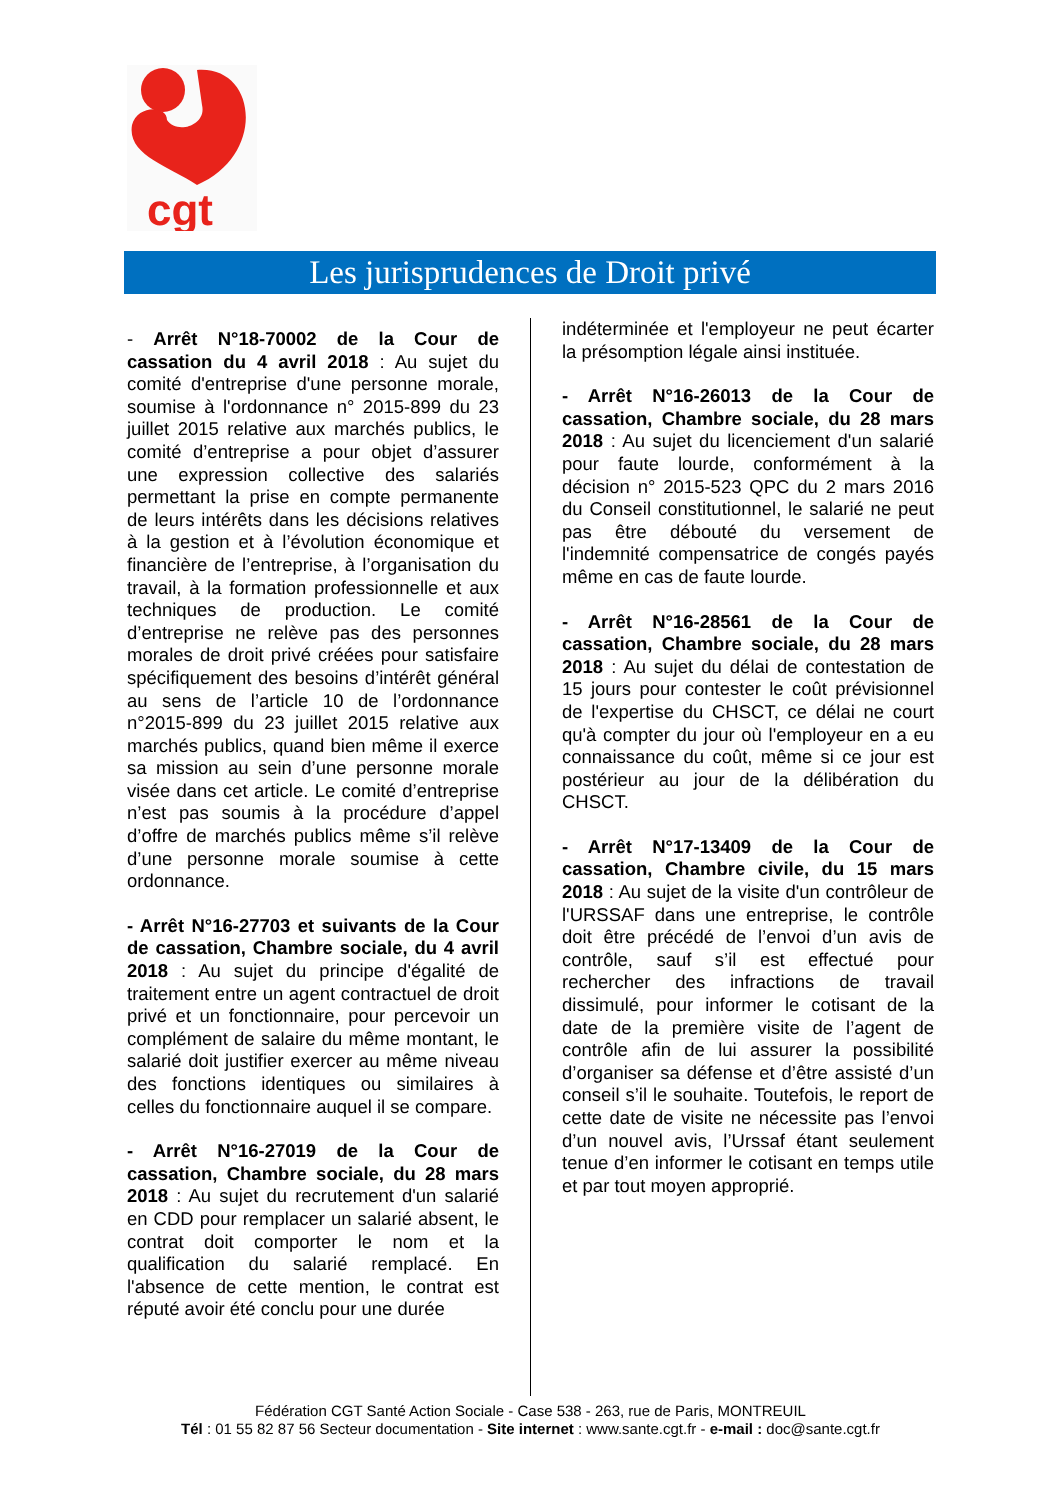cgt
Les jurisprudences de Droit privé
- Arrêt N°18-70002 de la Cour de cassation du 4 avril 2018 : Au sujet du comité d'entreprise d'une personne morale, soumise à l'ordonnance n° 2015-899 du 23 juillet 2015 relative aux marchés publics, le comité d’entreprise a pour objet d’assurer une expression collective des salariés permettant la prise en compte permanente de leurs intérêts dans les décisions relatives à la gestion et à l’évolution économique et financière de l’entreprise, à l’organisation du travail, à la formation professionnelle et aux techniques de production. Le comité d’entreprise ne relève pas des personnes morales de droit privé créées pour satisfaire spécifiquement des besoins d’intérêt général au sens de l’article 10 de l’ordonnance n°2015-899 du 23 juillet 2015 relative aux marchés publics, quand bien même il exerce sa mission au sein d’une personne morale visée dans cet article. Le comité d’entreprise n’est pas soumis à la procédure d’appel d’offre de marchés publics même s’il relève d’une personne morale soumise à cette ordonnance.
- Arrêt N°16-27703 et suivants de la Cour de cassation, Chambre sociale, du 4 avril 2018 : Au sujet du principe d'égalité de traitement entre un agent contractuel de droit privé et un fonctionnaire, pour percevoir un complément de salaire du même montant, le salarié doit justifier exercer au même niveau des fonctions identiques ou similaires à celles du fonctionnaire auquel il se compare.
- Arrêt N°16-27019 de la Cour de cassation, Chambre sociale, du 28 mars 2018 : Au sujet du recrutement d'un salarié en CDD pour remplacer un salarié absent, le contrat doit comporter le nom et la qualification du salarié remplacé. En l'absence de cette mention, le contrat est réputé avoir été conclu pour une durée
indéterminée et l'employeur ne peut écarter la présomption légale ainsi instituée.
- Arrêt N°16-26013 de la Cour de cassation, Chambre sociale, du 28 mars 2018 : Au sujet du licenciement d'un salarié pour faute lourde, conformément à la décision n° 2015-523 QPC du 2 mars 2016 du Conseil constitutionnel, le salarié ne peut pas être débouté du versement de l'indemnité compensatrice de congés payés même en cas de faute lourde.
- Arrêt N°16-28561 de la Cour de cassation, Chambre sociale, du 28 mars 2018 : Au sujet du délai de contestation de 15 jours pour contester le coût prévisionnel de l'expertise du CHSCT, ce délai ne court qu'à compter du jour où l'employeur en a eu connaissance du coût, même si ce jour est postérieur au jour de la délibération du CHSCT.
- Arrêt N°17-13409 de la Cour de cassation, Chambre civile, du 15 mars 2018 : Au sujet de la visite d'un contrôleur de l'URSSAF dans une entreprise, le contrôle doit être précédé de l’envoi d’un avis de contrôle, sauf s’il est effectué pour rechercher des infractions de travail dissimulé, pour informer le cotisant de la date de la première visite de l’agent de contrôle afin de lui assurer la possibilité d’organiser sa défense et d’être assisté d’un conseil s’il le souhaite. Toutefois, le report de cette date de visite ne nécessite pas l’envoi d’un nouvel avis, l’Urssaf étant seulement tenue d’en informer le cotisant en temps utile et par tout moyen approprié.
Fédération CGT Santé Action Sociale - Case 538 - 263, rue de Paris, MONTREUIL
Tél : 01 55 82 87 56 Secteur documentation - Site internet : www.sante.cgt.fr - e-mail : doc@sante.cgt.fr